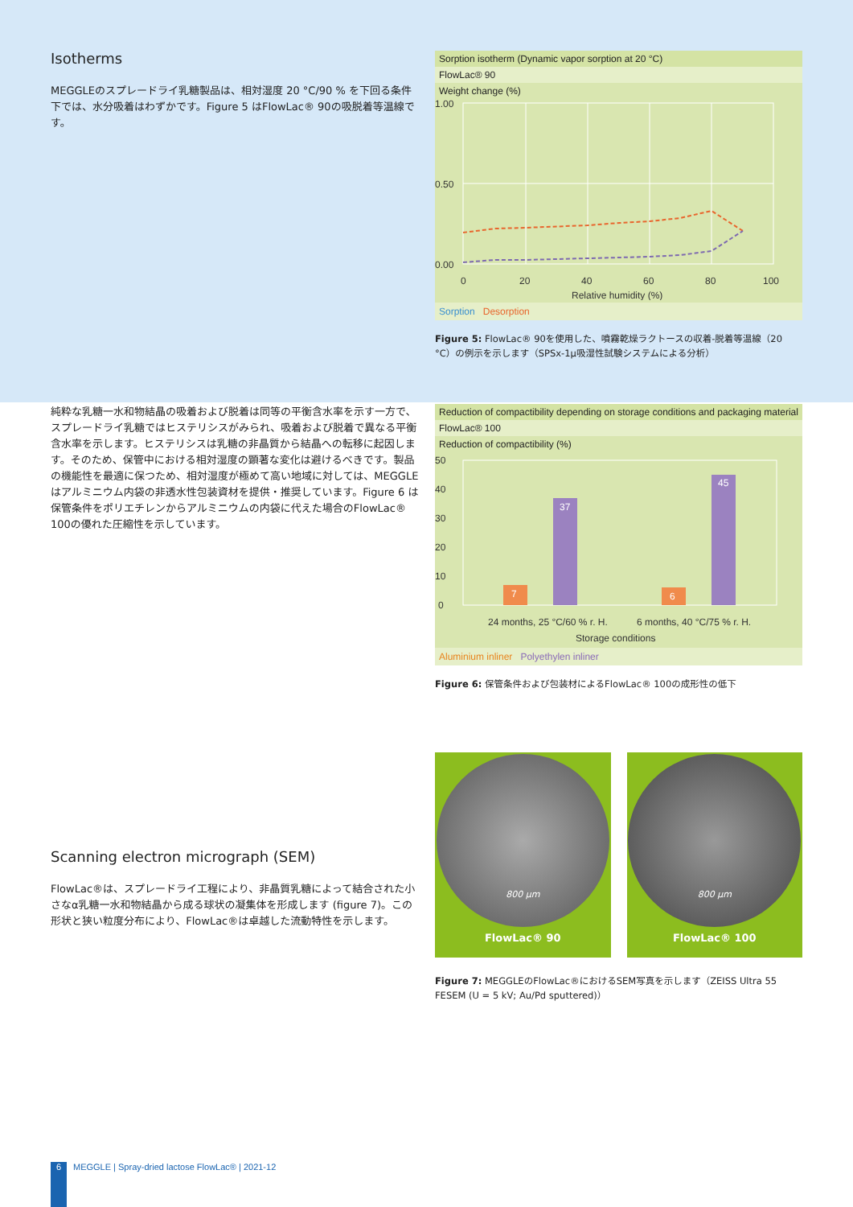Isotherms
MEGGLEのスプレードライ乳糖製品は、相対湿度 20 °C/90 % を下回る条件下では、水分吸着はわずかです。Figure 5 はFlowLac® 90の吸脱着等温線です。
Sorption isotherm (Dynamic vapor sorption at 20 °C)
FlowLac® 90
Weight change (%)
1.00
0.50
0.00
0
20
40
60
80
100
Relative humidity (%)
Sorption Desorption
Figure 5: FlowLac® 90を使用した、噴霧乾燥ラクトースの収着-脱着等温線（20 °C）の例示を示します（SPSx-1μ吸湿性試験システムによる分析）
純粋な乳糖一水和物結晶の吸着および脱着は同等の平衡含水率を示す一方で、スプレードライ乳糖ではヒステリシスがみられ、吸着および脱着で異なる平衡含水率を示します。ヒステリシスは乳糖の非晶質から結晶への転移に起因します。そのため、保管中における相対湿度の顕著な変化は避けるべきです。製品の機能性を最適に保つため、相対湿度が極めて高い地域に対しては、MEGGLEはアルミニウム内袋の非透水性包装資材を提供・推奨しています。Figure 6 は保管条件をポリエチレンからアルミニウムの内袋に代えた場合のFlowLac® 100の優れた圧縮性を示しています。
Reduction of compactibility depending on storage conditions and packaging material
FlowLac® 100
Reduction of compactibility (%)
50
40
30
20
10
0
24 months, 25 °C/60 % r. H.
6 months, 40 °C/75 % r. H.
Storage conditions
7
37
6
45
Aluminium inliner Polyethylen inliner
Figure 6: 保管条件および包装材によるFlowLac® 100の成形性の低下
Scanning electron micrograph (SEM)
FlowLac®は、スプレードライ工程により、非晶質乳糖によって結合された小さなα乳糖一水和物結晶から成る球状の凝集体を形成します (figure 7)。この形状と狭い粒度分布により、FlowLac®は卓越した流動特性を示します。
800 µm
FlowLac® 90
800 µm
FlowLac® 100
Figure 7: MEGGLEのFlowLac®におけるSEM写真を示します（ZEISS Ultra 55 FESEM (U = 5 kV; Au/Pd sputtered)）
6 MEGGLE | Spray-dried lactose FlowLac® | 2021-12